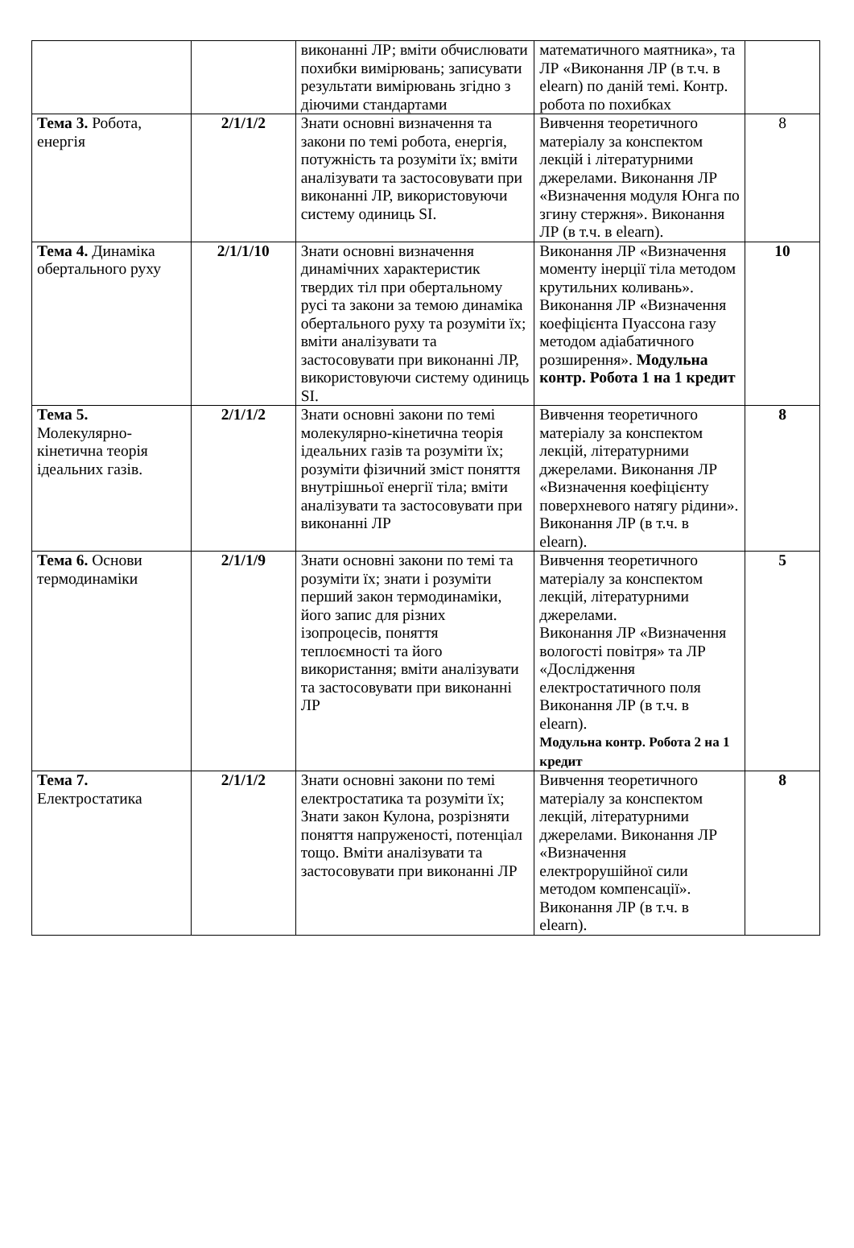| | | виконанні ЛР; вміти обчислювати похибки вимірювань; записувати результати вимірювань згідно з діючими стандартами | математичного маятника», та ЛР «Виконання ЛР (в т.ч. в elearn) по даній темі. Контр. робота по похибках | |
| Тема 3. Робота, енергія | 2/1/1/2 | Знати основні визначення та закони по темі робота, енергія, потужність та розуміти їх; вміти аналізувати та застосовувати при виконанні ЛР, використовуючи систему одиниць SI. | Вивчення теоретичного матеріалу за конспектом лекцій і літературними джерелами. Виконання ЛР «Визначення модуля Юнга по згину стержня». Виконання ЛР (в т.ч. в elearn). | 8 |
| Тема 4. Динаміка обертального руху | 2/1/1/10 | Знати основні визначення динамічних характеристик твердих тіл при обертальному русі та закони за темою динаміка обертального руху та розуміти їх; вміти аналізувати та застосовувати при виконанні ЛР, використовуючи систему одиниць SI. | Виконання ЛР «Визначення моменту інерції тіла методом крутильних коливань». Виконання ЛР «Визначення коефіцієнта Пуассона газу методом адіабатичного розширення». Модульна контр. Робота 1 на 1 кредит | 10 |
| Тема 5. Молекулярно-кінетична теорія ідеальних газів. | 2/1/1/2 | Знати основні закони по темі молекулярно-кінетична теорія ідеальних газів та розуміти їх; розуміти фізичний зміст поняття внутрішньої енергії тіла; вміти аналізувати та застосовувати при виконанні ЛР | Вивчення теоретичного матеріалу за конспектом лекцій, літературними джерелами. Виконання ЛР «Визначення коефіцієнту поверхневого натягу рідини». Виконання ЛР (в т.ч. в elearn). | 8 |
| Тема 6. Основи термодинаміки | 2/1/1/9 | Знати основні закони по темі та розуміти їх; знати і розуміти перший закон термодинаміки, його запис для різних ізопроцесів, поняття теплоємності та його використання; вміти аналізувати та застосовувати при виконанні ЛР | Вивчення теоретичного матеріалу за конспектом лекцій, літературними джерелами. Виконання ЛР «Визначення вологості повітря» та ЛР «Дослідження електростатичного поля Виконання ЛР (в т.ч. в elearn). Модульна контр. Робота 2 на 1 кредит | 5 |
| Тема 7. Електростатика | 2/1/1/2 | Знати основні закони по темі електростатика та розуміти їх; Знати закон Кулона, розрізняти поняття напруженості, потенціал тощо. Вміти аналізувати та застосовувати при виконанні ЛР | Вивчення теоретичного матеріалу за конспектом лекцій, літературними джерелами. Виконання ЛР «Визначення електрорушійної сили методом компенсації». Виконання ЛР (в т.ч. в elearn). | 8 |